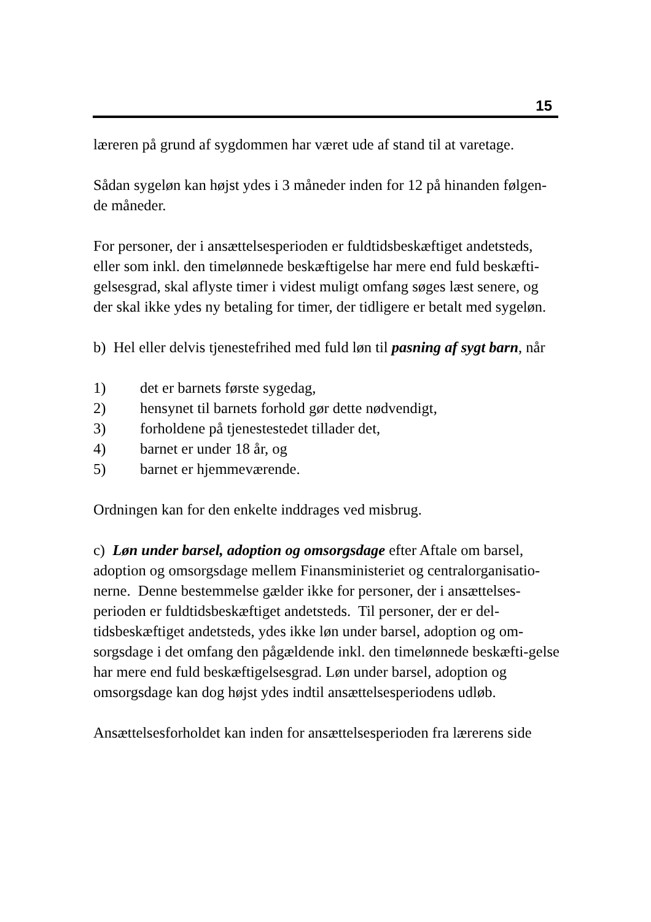15
læreren på grund af sygdommen har været ude af stand til at varetage.
Sådan sygeløn kan højst ydes i 3 måneder inden for 12 på hinanden følgen-
de måneder.
For personer, der i ansættelsesperioden er fuldtidsbeskæftiget andetsteds, eller som inkl. den timelønnede beskæftigelse har mere end fuld beskæfti-gelsesgrad, skal aflyste timer i videst muligt omfang søges læst senere, og der skal ikke ydes ny betaling for timer, der tidligere er betalt med sygeløn.
b) Hel eller delvis tjenestefrihed med fuld løn til pasning af sygt barn, når
1) det er barnets første sygedag,
2) hensynet til barnets forhold gør dette nødvendigt,
3) forholdene på tjenestestedet tillader det,
4) barnet er under 18 år, og
5) barnet er hjemmeværende.
Ordningen kan for den enkelte inddrages ved misbrug.
c) Løn under barsel, adoption og omsorgsdage efter Aftale om barsel, adoption og omsorgsdage mellem Finansministeriet og centralorganisatio-nerne. Denne bestemmelse gælder ikke for personer, der i ansættelses-perioden er fuldtidsbeskæftiget andetsteds. Til personer, der er del-tidsbeskæftiget andetsteds, ydes ikke løn under barsel, adoption og om-sorgsdage i det omfang den pågældende inkl. den timelønnede beskæfti-gelse har mere end fuld beskæftigelsesgrad. Løn under barsel, adoption og omsorgsdage kan dog højst ydes indtil ansættelsesperiodens udløb.
Ansættelsesforholdet kan inden for ansættelsesperioden fra lærerens side